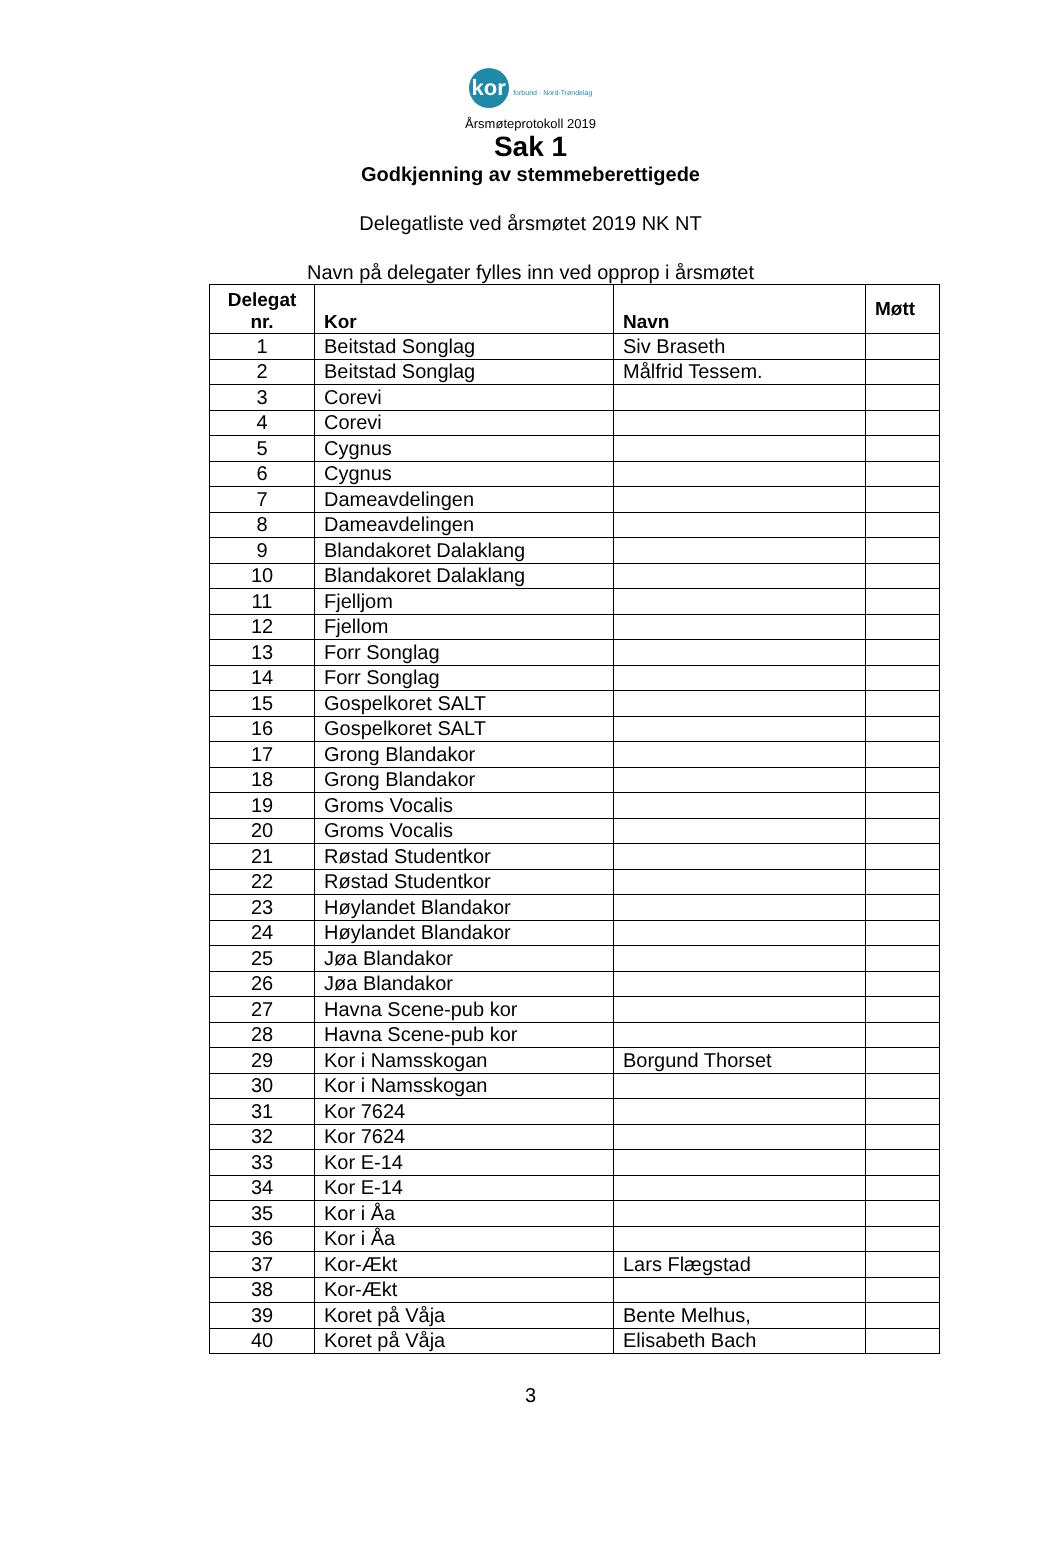kor forbund · Nord-Trøndelag
Årsmøteprotokoll 2019
Sak 1
Godkjenning av stemmeberettigede
Delegatliste ved årsmøtet 2019 NK NT
Navn på delegater fylles inn ved opprop i årsmøtet
| Delegat nr. | Kor | Navn | Møtt |
| --- | --- | --- | --- |
| 1 | Beitstad Songlag | Siv Braseth | |
| 2 | Beitstad Songlag | Målfrid Tessem. | |
| 3 | Corevi | | |
| 4 | Corevi | | |
| 5 | Cygnus | | |
| 6 | Cygnus | | |
| 7 | Dameavdelingen | | |
| 8 | Dameavdelingen | | |
| 9 | Blandakoret Dalaklang | | |
| 10 | Blandakoret Dalaklang | | |
| 11 | Fjelljom | | |
| 12 | Fjellom | | |
| 13 | Forr Songlag | | |
| 14 | Forr Songlag | | |
| 15 | Gospelkoret SALT | | |
| 16 | Gospelkoret SALT | | |
| 17 | Grong Blandakor | | |
| 18 | Grong Blandakor | | |
| 19 | Groms Vocalis | | |
| 20 | Groms Vocalis | | |
| 21 | Røstad Studentkor | | |
| 22 | Røstad Studentkor | | |
| 23 | Høylandet Blandakor | | |
| 24 | Høylandet Blandakor | | |
| 25 | Jøa Blandakor | | |
| 26 | Jøa Blandakor | | |
| 27 | Havna Scene-pub kor | | |
| 28 | Havna Scene-pub kor | | |
| 29 | Kor i Namsskogan | Borgund Thorset | |
| 30 | Kor i Namsskogan | | |
| 31 | Kor 7624 | | |
| 32 | Kor 7624 | | |
| 33 | Kor E-14 | | |
| 34 | Kor E-14 | | |
| 35 | Kor i Åa | | |
| 36 | Kor i Åa | | |
| 37 | Kor-Ækt | Lars Flægstad | |
| 38 | Kor-Ækt | | |
| 39 | Koret på Våja | Bente Melhus, | |
| 40 | Koret på Våja | Elisabeth Bach | |
3